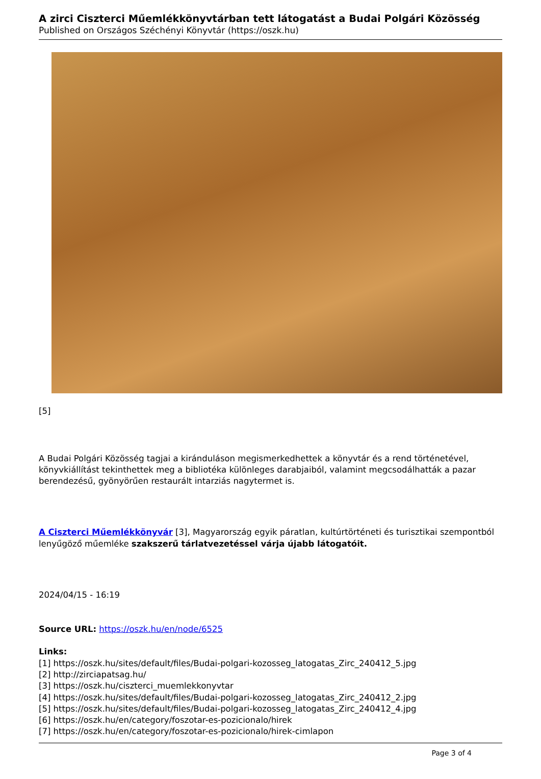A zirci Ciszterci Műemlékkönyvtárban tett látogatást a Budai Polgári Közösség
Published on Országos Széchényi Könyvtár (https://oszk.hu)
[5]
A Budai Polgári Közösség tagjai a kiránduláson megismerkedhettek a könyvtár és a rend történetével, könyvkiállítást tekinthettek meg a bibliotéka különleges darabjaiból, valamint megcsodálhatták a pazar berendezésű, gyönyörűen restaurált intarziás nagytermet is.
A Ciszterci Műemlékkönyvár [3], Magyarország egyik páratlan, kultúrtörténeti és turisztikai szempontból lenyűgöző műemléke szakszerű tárlatvezetéssel várja újabb látogatóit.
2024/04/15 - 16:19
Source URL: https://oszk.hu/en/node/6525
Links:
[1] https://oszk.hu/sites/default/files/Budai-polgari-kozosseg_latogatas_Zirc_240412_5.jpg
[2] http://zirciapatsag.hu/
[3] https://oszk.hu/ciszterci_muemlekkonyvtar
[4] https://oszk.hu/sites/default/files/Budai-polgari-kozosseg_latogatas_Zirc_240412_2.jpg
[5] https://oszk.hu/sites/default/files/Budai-polgari-kozosseg_latogatas_Zirc_240412_4.jpg
[6] https://oszk.hu/en/category/foszotar-es-pozicionalo/hirek
[7] https://oszk.hu/en/category/foszotar-es-pozicionalo/hirek-cimlapon
Page 3 of 4